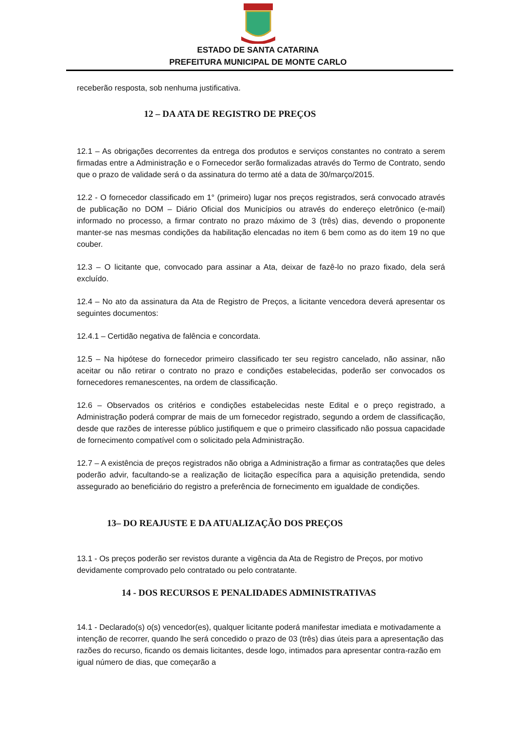ESTADO DE SANTA CATARINA
PREFEITURA MUNICIPAL DE MONTE CARLO
receberão resposta, sob nenhuma justificativa.
12 – DA ATA DE REGISTRO DE PREÇOS
12.1 – As obrigações decorrentes da entrega dos produtos e serviços constantes no contrato a serem firmadas entre a Administração e o Fornecedor serão formalizadas através do Termo de Contrato, sendo que o prazo de validade será o da assinatura do termo até a data de 30/março/2015.
12.2 - O fornecedor classificado em 1° (primeiro) lugar nos preços registrados, será convocado através de publicação no DOM – Diário Oficial dos Municípios ou através do endereço eletrônico (e-mail) informado no processo, a firmar contrato no prazo máximo de 3 (três) dias, devendo o proponente manter-se nas mesmas condições da habilitação elencadas no item 6 bem como as do item 19 no que couber.
12.3 – O licitante que, convocado para assinar a Ata, deixar de fazê-lo no prazo fixado, dela será excluído.
12.4 – No ato da assinatura da Ata de Registro de Preços, a licitante vencedora deverá apresentar os seguintes documentos:
12.4.1 – Certidão negativa de falência e concordata.
12.5 – Na hipótese do fornecedor primeiro classificado ter seu registro cancelado, não assinar, não aceitar ou não retirar o contrato no prazo e condições estabelecidas, poderão ser convocados os fornecedores remanescentes, na ordem de classificação.
12.6 – Observados os critérios e condições estabelecidas neste Edital e o preço registrado, a Administração poderá comprar de mais de um fornecedor registrado, segundo a ordem de classificação, desde que razões de interesse público justifiquem e que o primeiro classificado não possua capacidade de fornecimento compatível com o solicitado pela Administração.
12.7 – A existência de preços registrados não obriga a Administração a firmar as contratações que deles poderão advir, facultando-se a realização de licitação específica para a aquisição pretendida, sendo assegurado ao beneficiário do registro a preferência de fornecimento em igualdade de condições.
13– DO REAJUSTE E DA ATUALIZAÇÃO DOS PREÇOS
13.1 - Os preços poderão ser revistos durante a vigência da Ata de Registro de Preços, por motivo devidamente comprovado pelo contratado ou pelo contratante.
14 - DOS RECURSOS E PENALIDADES ADMINISTRATIVAS
14.1 - Declarado(s) o(s) vencedor(es), qualquer licitante poderá manifestar imediata e motivadamente a intenção de recorrer, quando lhe será concedido o prazo de 03 (três) dias úteis para a apresentação das razões do recurso, ficando os demais licitantes, desde logo, intimados para apresentar contra-razão em igual número de dias, que começarão a